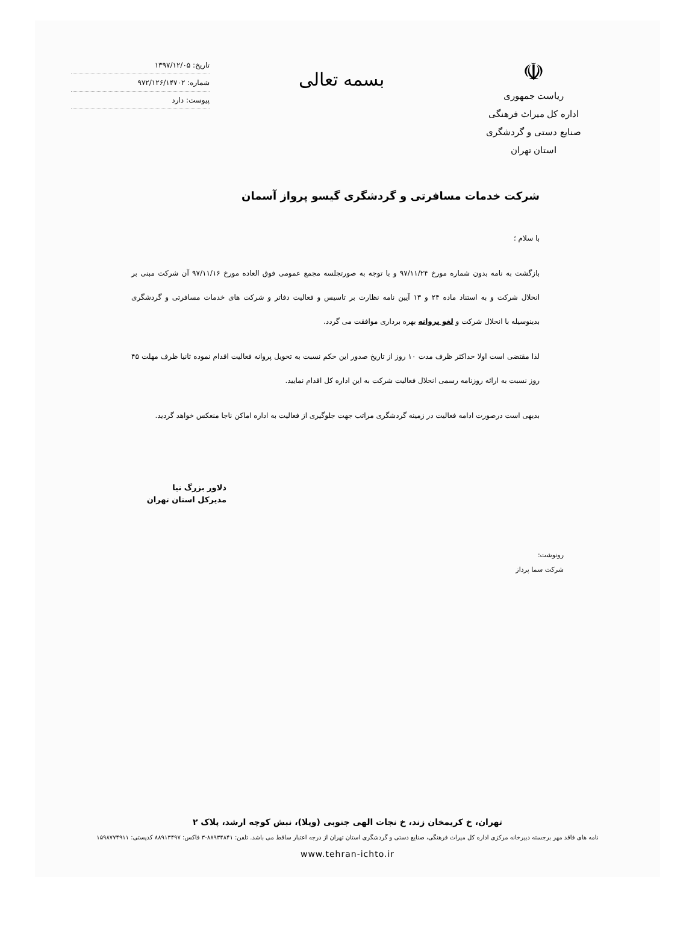☫
ریاست جمهوری
اداره کل میراث فرهنگی
صنایع دستی و گردشگری
استان تهران
بسمه تعالی
تاریخ: ۱۳۹۷/۱۲/۰۵
شماره: ۹۷۲/۱۲۶/۱۴۷۰۲
پیوست: دارد
شرکت خدمات مسافرتی و گردشگری گیسو پرواز آسمان
با سلام ؛
بازگشت به نامه بدون شماره مورخ ۹۷/۱۱/۲۴ و با توجه به صورتجلسه مجمع عمومی فوق العاده مورخ ۹۷/۱۱/۱۶ آن شرکت مبنی بر انحلال شرکت و به استناد ماده ۲۴ و ۱۳ آیین نامه نظارت بر تاسیس و فعالیت دفاتر و شرکت های خدمات مسافرتی و گردشگری بدینوسیله با انحلال شرکت و لغو پروانه بهره برداری موافقت می گردد.
لذا مقتضی است اولا حداکثر ظرف مدت ۱۰ روز از تاریخ صدور این حکم نسبت به تحویل پروانه فعالیت اقدام نموده ثانیا ظرف مهلت ۴۵ روز نسبت به ارائه روزنامه رسمی انحلال فعالیت شرکت به این اداره کل اقدام نمایید.
بدیهی است درصورت ادامه فعالیت در زمینه گردشگری مراتب جهت جلوگیری از فعالیت به اداره اماکن ناجا منعکس خواهد گردید.
دلاور بزرگ نیا
مدیرکل استان تهران
رونوشت:
شرکت سما پرداز
تهران، خ کریمخان زند، خ نجات الهی جنوبی (ویلا)، نبش کوچه ارشد، پلاک ۲
نامه های فاقد مهر برجسته دبیرخانه مرکزی اداره کل میراث فرهنگی، صنایع دستی و گردشگری استان تهران از درجه اعتبار ساقط می باشد. تلفن: ۸۸۹۳۴۸۴۱-۳ فاکس: ۸۸۹۱۳۴۹۷ کدپستی: ۱۵۹۸۷۷۴۹۱۱
www.tehran-ichto.ir